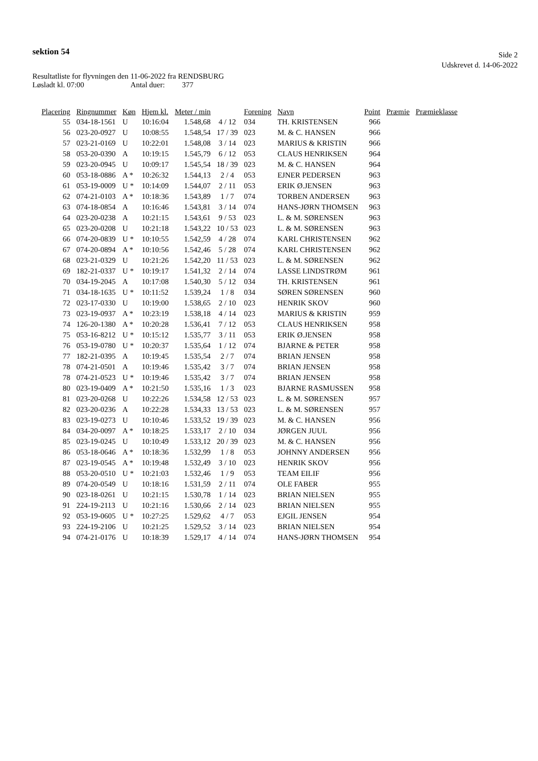sektion 54
Side 2
Udskrevet d. 14-06-2022
| Resultatliste for flyvningen den | 11-06-2022 fra RENDSBURG |
| Løsladt kl. 07:00 | Antal duer: 377 |
| Placering | Ringnummer | Køn | Hjem kl. | Meter / min | | Forening | Navn | Point | Præmie | Præmieklasse |
| --- | --- | --- | --- | --- | --- | --- | --- | --- | --- | --- |
| 55 | 034-18-1561 | U | 10:16:04 | 1.548,68 | 4 / 12 | 034 | TH. KRISTENSEN | 966 | | |
| 56 | 023-20-0927 | U | 10:08:55 | 1.548,54 | 17 / 39 | 023 | M. & C. HANSEN | 966 | | |
| 57 | 023-21-0169 | U | 10:22:01 | 1.548,08 | 3 / 14 | 023 | MARIUS & KRISTIN | 966 | | |
| 58 | 053-20-0390 | A | 10:19:15 | 1.545,79 | 6 / 12 | 053 | CLAUS HENRIKSEN | 964 | | |
| 59 | 023-20-0945 | U | 10:09:17 | 1.545,54 | 18 / 39 | 023 | M. & C. HANSEN | 964 | | |
| 60 | 053-18-0886 | A * | 10:26:32 | 1.544,13 | 2 / 4 | 053 | EJNER PEDERSEN | 963 | | |
| 61 | 053-19-0009 | U * | 10:14:09 | 1.544,07 | 2 / 11 | 053 | ERIK Ø.JENSEN | 963 | | |
| 62 | 074-21-0103 | A * | 10:18:36 | 1.543,89 | 1 / 7 | 074 | TORBEN ANDERSEN | 963 | | |
| 63 | 074-18-0854 | A | 10:16:46 | 1.543,81 | 3 / 14 | 074 | HANS-JØRN THOMSEN | 963 | | |
| 64 | 023-20-0238 | A | 10:21:15 | 1.543,61 | 9 / 53 | 023 | L. & M. SØRENSEN | 963 | | |
| 65 | 023-20-0208 | U | 10:21:18 | 1.543,22 | 10 / 53 | 023 | L. & M. SØRENSEN | 963 | | |
| 66 | 074-20-0839 | U * | 10:10:55 | 1.542,59 | 4 / 28 | 074 | KARL CHRISTENSEN | 962 | | |
| 67 | 074-20-0894 | A * | 10:10:56 | 1.542,46 | 5 / 28 | 074 | KARL CHRISTENSEN | 962 | | |
| 68 | 023-21-0329 | U | 10:21:26 | 1.542,20 | 11 / 53 | 023 | L. & M. SØRENSEN | 962 | | |
| 69 | 182-21-0337 | U * | 10:19:17 | 1.541,32 | 2 / 14 | 074 | LASSE LINDSTRØM | 961 | | |
| 70 | 034-19-2045 | A | 10:17:08 | 1.540,30 | 5 / 12 | 034 | TH. KRISTENSEN | 961 | | |
| 71 | 034-18-1635 | U * | 10:11:52 | 1.539,24 | 1 / 8 | 034 | SØREN SØRENSEN | 960 | | |
| 72 | 023-17-0330 | U | 10:19:00 | 1.538,65 | 2 / 10 | 023 | HENRIK SKOV | 960 | | |
| 73 | 023-19-0937 | A * | 10:23:19 | 1.538,18 | 4 / 14 | 023 | MARIUS & KRISTIN | 959 | | |
| 74 | 126-20-1380 | A * | 10:20:28 | 1.536,41 | 7 / 12 | 053 | CLAUS HENRIKSEN | 958 | | |
| 75 | 053-16-8212 | U * | 10:15:12 | 1.535,77 | 3 / 11 | 053 | ERIK Ø.JENSEN | 958 | | |
| 76 | 053-19-0780 | U * | 10:20:37 | 1.535,64 | 1 / 12 | 074 | BJARNE & PETER | 958 | | |
| 77 | 182-21-0395 | A | 10:19:45 | 1.535,54 | 2 / 7 | 074 | BRIAN JENSEN | 958 | | |
| 78 | 074-21-0501 | A | 10:19:46 | 1.535,42 | 3 / 7 | 074 | BRIAN JENSEN | 958 | | |
| 78 | 074-21-0523 | U * | 10:19:46 | 1.535,42 | 3 / 7 | 074 | BRIAN JENSEN | 958 | | |
| 80 | 023-19-0409 | A * | 10:21:50 | 1.535,16 | 1 / 3 | 023 | BJARNE RASMUSSEN | 958 | | |
| 81 | 023-20-0268 | U | 10:22:26 | 1.534,58 | 12 / 53 | 023 | L. & M. SØRENSEN | 957 | | |
| 82 | 023-20-0236 | A | 10:22:28 | 1.534,33 | 13 / 53 | 023 | L. & M. SØRENSEN | 957 | | |
| 83 | 023-19-0273 | U | 10:10:46 | 1.533,52 | 19 / 39 | 023 | M. & C. HANSEN | 956 | | |
| 84 | 034-20-0097 | A * | 10:18:25 | 1.533,17 | 2 / 10 | 034 | JØRGEN JUUL | 956 | | |
| 85 | 023-19-0245 | U | 10:10:49 | 1.533,12 | 20 / 39 | 023 | M. & C. HANSEN | 956 | | |
| 86 | 053-18-0646 | A * | 10:18:36 | 1.532,99 | 1 / 8 | 053 | JOHNNY ANDERSEN | 956 | | |
| 87 | 023-19-0545 | A * | 10:19:48 | 1.532,49 | 3 / 10 | 023 | HENRIK SKOV | 956 | | |
| 88 | 053-20-0510 | U * | 10:21:03 | 1.532,46 | 1 / 9 | 053 | TEAM EILIF | 956 | | |
| 89 | 074-20-0549 | U | 10:18:16 | 1.531,59 | 2 / 11 | 074 | OLE FABER | 955 | | |
| 90 | 023-18-0261 | U | 10:21:15 | 1.530,78 | 1 / 14 | 023 | BRIAN NIELSEN | 955 | | |
| 91 | 224-19-2113 | U | 10:21:16 | 1.530,66 | 2 / 14 | 023 | BRIAN NIELSEN | 955 | | |
| 92 | 053-19-0605 | U * | 10:27:25 | 1.529,62 | 4 / 7 | 053 | EJGIL JENSEN | 954 | | |
| 93 | 224-19-2106 | U | 10:21:25 | 1.529,52 | 3 / 14 | 023 | BRIAN NIELSEN | 954 | | |
| 94 | 074-21-0176 | U | 10:18:39 | 1.529,17 | 4 / 14 | 074 | HANS-JØRN THOMSEN | 954 | | |